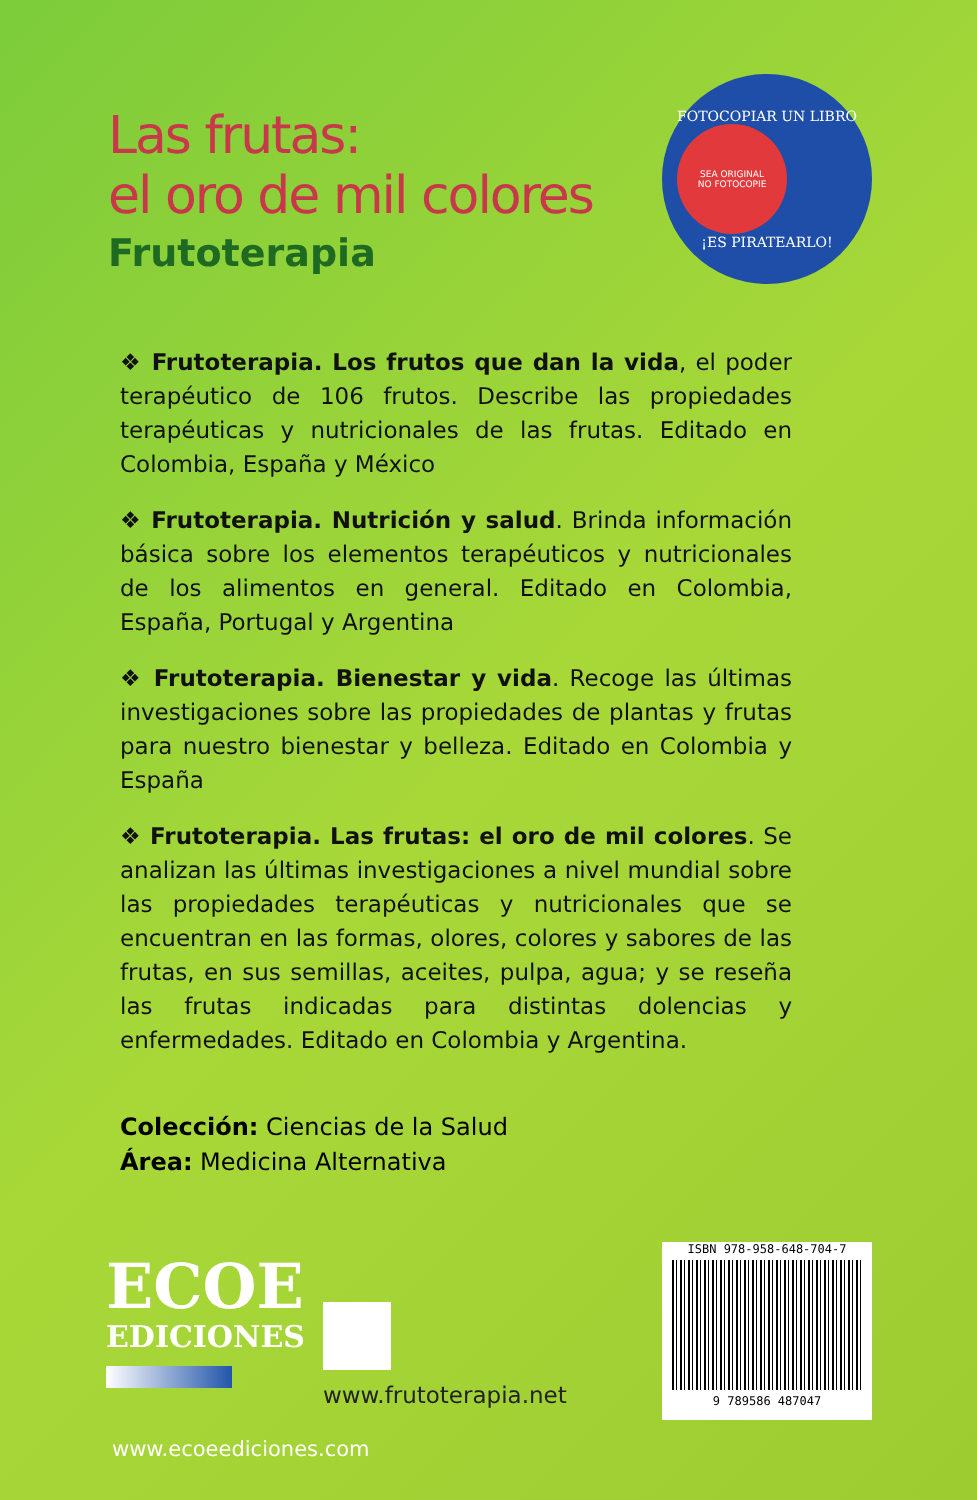Las frutas:
el oro de mil colores
Frutoterapia
FOTOCOPIAR UN LIBRO
SEA ORIGINAL
NO FOTOCOPIE
¡ES PIRATEARLO!
❖ Frutoterapia. Los frutos que dan la vida, el poder terapéutico de 106 frutos. Describe las propiedades terapéuticas y nutricionales de las frutas. Editado en Colombia, España y México
❖ Frutoterapia. Nutrición y salud. Brinda información básica sobre los elementos terapéuticos y nutricionales de los alimentos en general. Editado en Colombia, España, Portugal y Argentina
❖ Frutoterapia. Bienestar y vida. Recoge las últimas investigaciones sobre las propiedades de plantas y frutas para nuestro bienestar y belleza. Editado en Colombia y España
❖ Frutoterapia. Las frutas: el oro de mil colores. Se analizan las últimas investigaciones a nivel mundial sobre las propiedades terapéuticas y nutricionales que se encuentran en las formas, olores, colores y sabores de las frutas, en sus semillas, aceites, pulpa, agua; y se reseña las frutas indicadas para distintas dolencias y enfermedades. Editado en Colombia y Argentina.
Colección: Ciencias de la Salud
Área: Medicina Alternativa
ECOE
EDICIONES
www.frutoterapia.net
ISBN 978-958-648-704-7
9 789586 487047
www.ecoeediciones.com